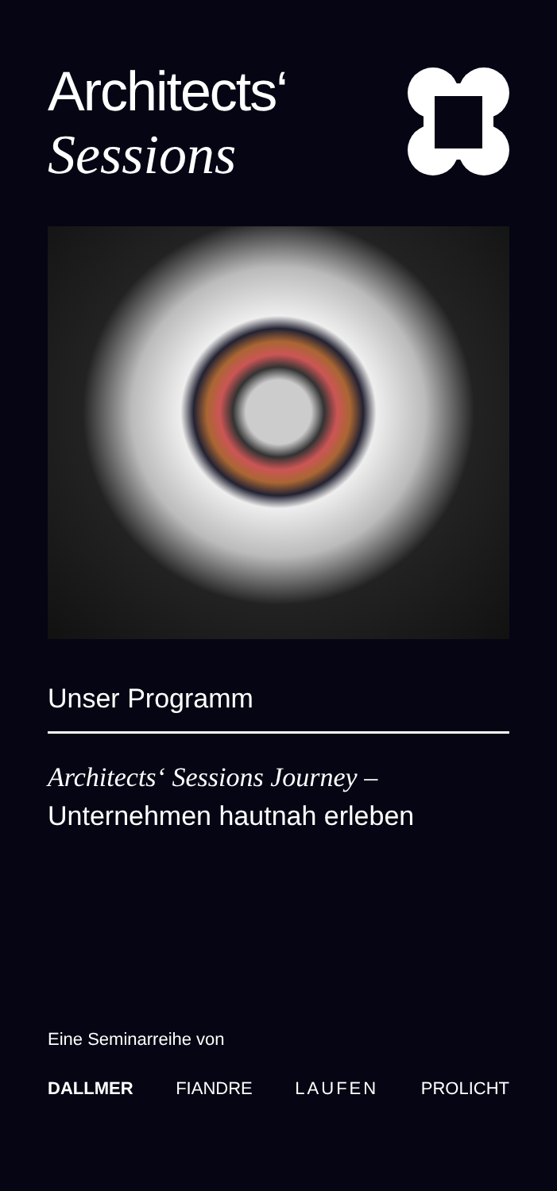Architects‘
Sessions
Unser Programm
Architects‘ Sessions Journey –
Unternehmen hautnah erleben
Eine Seminarreihe von
DALLMER FIANDRE LAUFEN PROLICHT